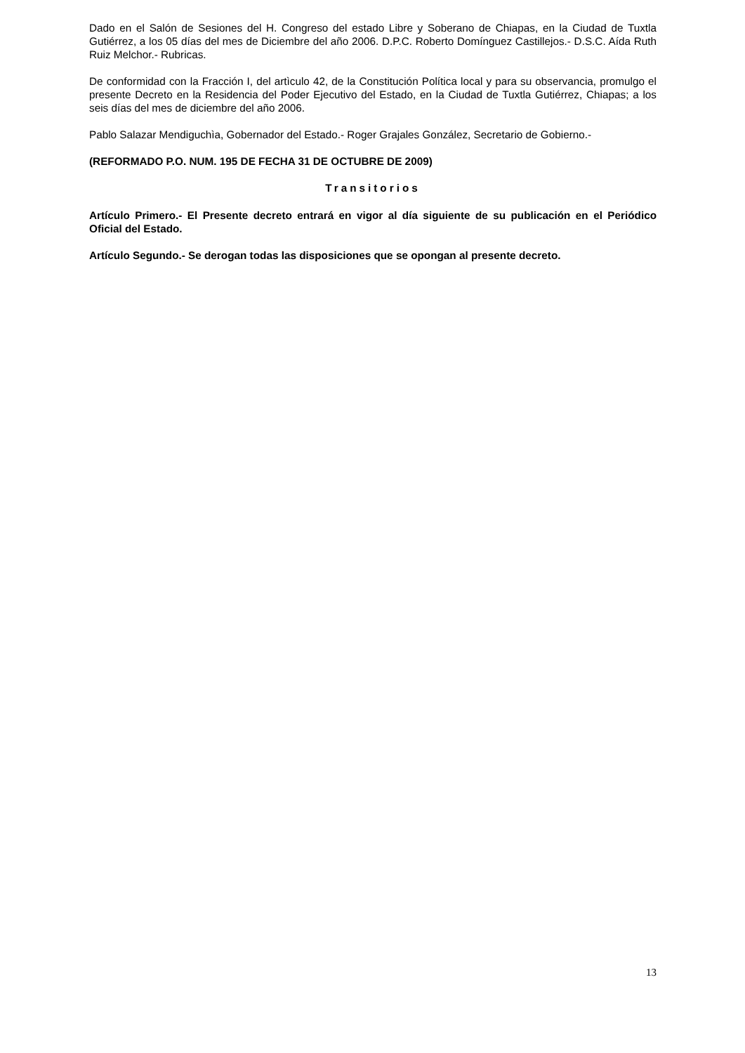Dado en el Salón de Sesiones del H. Congreso del estado Libre y Soberano de Chiapas, en la Ciudad de Tuxtla Gutiérrez, a los 05 días del mes de Diciembre del año 2006. D.P.C. Roberto Domínguez Castillejos.- D.S.C. Aída Ruth Ruiz Melchor.- Rubricas.
De conformidad con la Fracción I, del artìculo 42, de la Constitución Política local y para su observancia, promulgo el presente Decreto en la Residencia del Poder Ejecutivo del Estado, en la Ciudad de Tuxtla Gutiérrez, Chiapas; a los seis días del mes de diciembre del año 2006.
Pablo Salazar Mendiguchìa, Gobernador del Estado.- Roger Grajales González, Secretario de Gobierno.-
(REFORMADO P.O. NUM. 195 DE FECHA 31 DE OCTUBRE DE 2009)
Transitorios
Artículo Primero.- El Presente decreto entrará en vigor al día siguiente de su publicación en el Periódico Oficial del Estado.
Artículo Segundo.- Se derogan todas las disposiciones que se opongan al presente decreto.
13